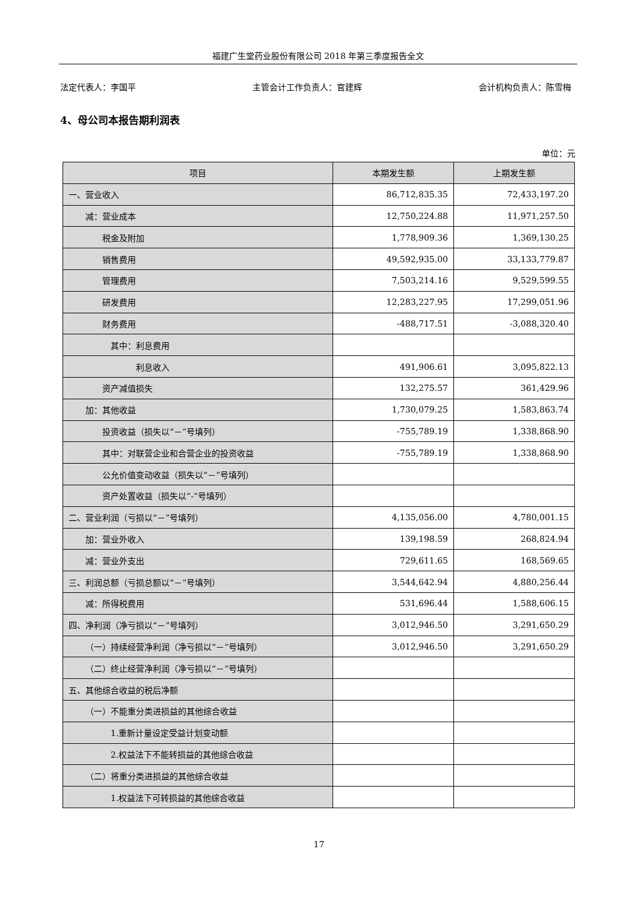福建广生堂药业股份有限公司 2018 年第三季度报告全文
法定代表人：李国平 主管会计工作负责人：官建辉 会计机构负责人：陈雪梅
4、母公司本报告期利润表
单位：元
| 项目 | 本期发生额 | 上期发生额 |
| --- | --- | --- |
| 一、营业收入 | 86,712,835.35 | 72,433,197.20 |
| 减：营业成本 | 12,750,224.88 | 11,971,257.50 |
| 税金及附加 | 1,778,909.36 | 1,369,130.25 |
| 销售费用 | 49,592,935.00 | 33,133,779.87 |
| 管理费用 | 7,503,214.16 | 9,529,599.55 |
| 研发费用 | 12,283,227.95 | 17,299,051.96 |
| 财务费用 | -488,717.51 | -3,088,320.40 |
| 其中：利息费用 | | |
| 利息收入 | 491,906.61 | 3,095,822.13 |
| 资产减值损失 | 132,275.57 | 361,429.96 |
| 加：其他收益 | 1,730,079.25 | 1,583,863.74 |
| 投资收益（损失以“－”号填列） | -755,789.19 | 1,338,868.90 |
| 其中：对联营企业和合营企业的投资收益 | -755,789.19 | 1,338,868.90 |
| 公允价值变动收益（损失以“－”号填列） | | |
| 资产处置收益（损失以“-”号填列） | | |
| 二、营业利润（亏损以“－”号填列） | 4,135,056.00 | 4,780,001.15 |
| 加：营业外收入 | 139,198.59 | 268,824.94 |
| 减：营业外支出 | 729,611.65 | 168,569.65 |
| 三、利润总额（亏损总额以“－”号填列） | 3,544,642.94 | 4,880,256.44 |
| 减：所得税费用 | 531,696.44 | 1,588,606.15 |
| 四、净利润（净亏损以“－”号填列） | 3,012,946.50 | 3,291,650.29 |
| （一）持续经营净利润（净亏损以“－”号填列） | 3,012,946.50 | 3,291,650.29 |
| （二）终止经营净利润（净亏损以“－”号填列） | | |
| 五、其他综合收益的税后净额 | | |
| （一）不能重分类进损益的其他综合收益 | | |
| 1.重新计量设定受益计划变动额 | | |
| 2.权益法下不能转损益的其他综合收益 | | |
| （二）将重分类进损益的其他综合收益 | | |
| 1.权益法下可转损益的其他综合收益 | | |
17